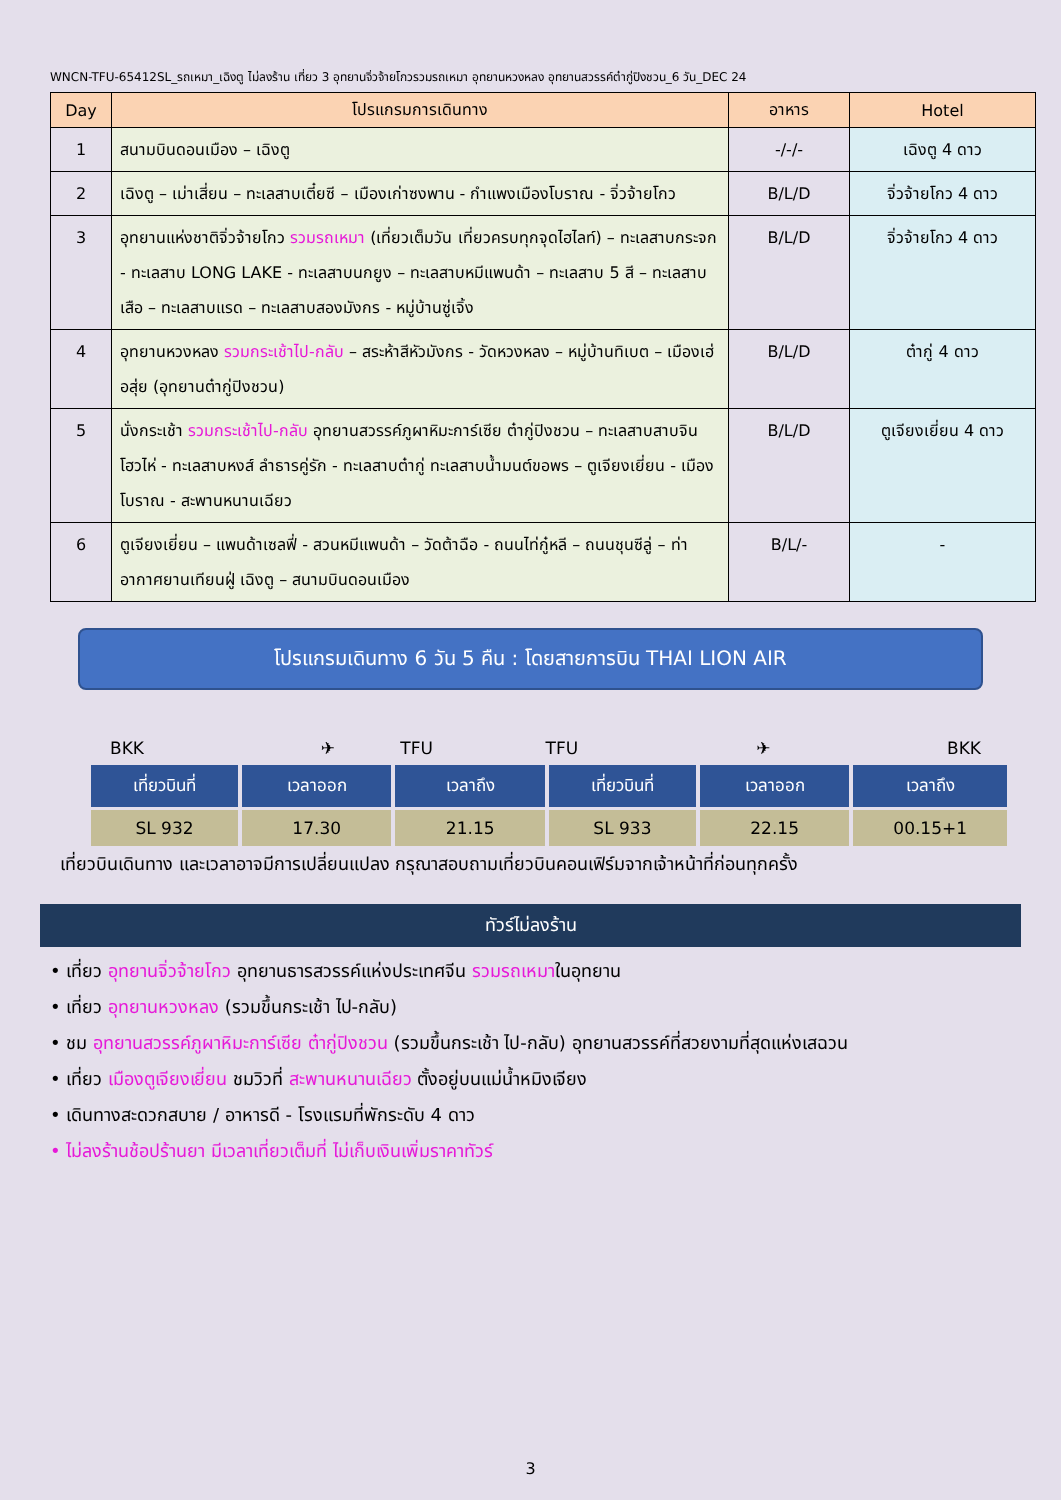WNCN-TFU-65412SL_รถเหมา_เฉิงตู ไม่ลงร้าน เที่ยว 3 อุทยานจิ่วจ้ายโกวรวมรถเหมา อุทยานหวงหลง อุทยานสวรรค์ต๋ากู่ปิงชวน_6 วัน_DEC 24
| Day | โปรแกรมการเดินทาง | อาหาร | Hotel |
| --- | --- | --- | --- |
| 1 | สนามบินดอนเมือง – เฉิงตู | -/-/- | เฉิงตู 4 ดาว |
| 2 | เฉิงตู – เม่าเสี่ยน – ทะเลสาบเตี๋ยซี – เมืองเก่าซงพาน - กำแพงเมืองโบราณ - จิ่วจ้ายโกว | B/L/D | จิ่วจ้ายโกว 4 ดาว |
| 3 | อุทยานแห่งชาติจิ่วจ้ายโกว รวมรถเหมา (เที่ยวเต็มวัน เที่ยวครบทุกจุดไฮไลท์) – ทะเลสาบกระจก - ทะเลสาบ LONG LAKE - ทะเลสาบนกยูง – ทะเลสาบหมีแพนด้า – ทะเลสาบ 5 สี – ทะเลสาบเสือ – ทะเลสาบแรด – ทะเลสาบสองมังกร - หมู่บ้านซู่เจิ้ง | B/L/D | จิ่วจ้ายโกว 4 ดาว |
| 4 | อุทยานหวงหลง รวมกระเช้าไป-กลับ – สระห้าสีหัวมังกร - วัดหวงหลง – หมู่บ้านทิเบต – เมืองเฮ่อสุ่ย (อุทยานต๋ากู่ปิงชวน) | B/L/D | ต๋ากู่ 4 ดาว |
| 5 | นั่งกระเช้า รวมกระเช้าไป-กลับ อุทยานสวรรค์ภูผาหิมะการ์เซีย ต๋ากู่ปิงชวน – ทะเลสาบสาบจินโฮวไห่ - ทะเลสาบหงส์ ลำธารคู่รัก - ทะเลสาบต๋ากู่ ทะเลสาบน้ำมนต์ขอพร – ตูเจียงเยี่ยน - เมืองโบราณ - สะพานหนานเฉียว | B/L/D | ตูเจียงเยี่ยน 4 ดาว |
| 6 | ตูเจียงเยี่ยน – แพนด้าเซลฟี่ - สวนหมีแพนด้า – วัดต้าฉือ - ถนนไท่กู๋หลี – ถนนชุนซีลู่ – ท่าอากาศยานเทียนฝู่ เฉิงตู – สนามบินดอนเมือง | B/L/- | - |
โปรแกรมเดินทาง 6 วัน 5 คืน : โดยสายการบิน THAI LION AIR
BKK ✈ TFU TFU ✈ BKK
| เที่ยวบินที่ | เวลาออก | เวลาถึง | เที่ยวบินที่ | เวลาออก | เวลาถึง |
| --- | --- | --- | --- | --- | --- |
| SL 932 | 17.30 | 21.15 | SL 933 | 22.15 | 00.15+1 |
เที่ยวบินเดินทาง และเวลาอาจมีการเปลี่ยนแปลง กรุณาสอบถามเที่ยวบินคอนเฟิร์มจากเจ้าหน้าที่ก่อนทุกครั้ง
ทัวร์ไม่ลงร้าน
• เที่ยว อุทยานจิ่วจ้ายโกว อุทยานธารสวรรค์แห่งประเทศจีน รวมรถเหมาในอุทยาน
• เที่ยว อุทยานหวงหลง (รวมขึ้นกระเช้า ไป-กลับ)
• ชม อุทยานสวรรค์ภูผาหิมะการ์เซีย ต๋ากู่ปิงชวน (รวมขึ้นกระเช้า ไป-กลับ) อุทยานสวรรค์ที่สวยงามที่สุดแห่งเสฉวน
• เที่ยว เมืองตูเจียงเยี่ยน ชมวิวที่ สะพานหนานเฉียว ตั้งอยู่บนแม่น้ำหมิงเจียง
• เดินทางสะดวกสบาย / อาหารดี - โรงแรมที่พักระดับ 4 ดาว
• ไม่ลงร้านช้อปร้านยา มีเวลาเที่ยวเต็มที่ ไม่เก็บเงินเพิ่มราคาทัวร์
3